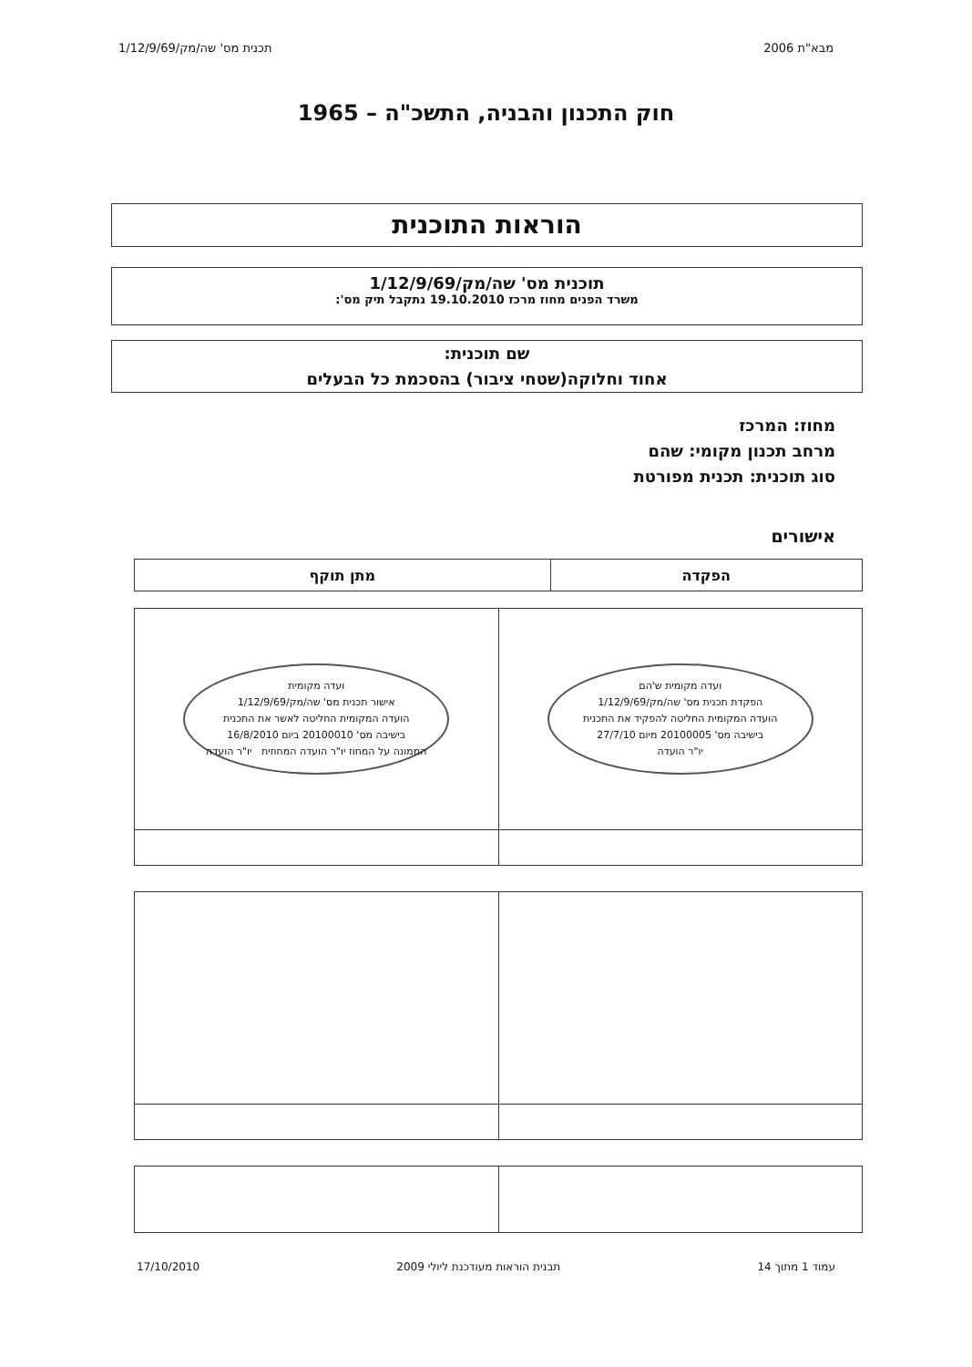מבא"ת 2006 תכנית מס' שה/מק/1/12/9/69
חוק התכנון והבניה, התשכ"ה – 1965
הוראות התוכנית
תוכנית מס' שה/מק/1/12/9/69
משרד הפנים מחוז מרכז 19.10.2010 נתקבל תיק מס':
שם תוכנית:
אחוד וחלוקה(שטחי ציבור) בהסכמת כל הבעלים
מחוז: המרכז
מרחב תכנון מקומי: שהם
סוג תוכנית: תכנית מפורטת
אישורים
| הפקדה | מתן תוקף |
| --- | --- |
| ועדה מקומית ש'הם הפקדת תכנית מס' שה/מק/1/12/9/69 הועדה המקומית החליטה להפקיד את התכנית בישיבה מס' 20100005 מיום 27/7/10 יו"ר הועדה | ועדה מקומית אישור תכנית מס' שה/מק/1/12/9/69 הועדה המקומית החליטה לאשר את התכנית בישיבה מס' 20100010 ביום 16/8/2010 הממונה על המחוז יו"ר הועדה המחוזית יו"ר הועדה |
עמוד 1 מתוך 14 תבנית הוראות מעודכנת ליולי 2009 17/10/2010